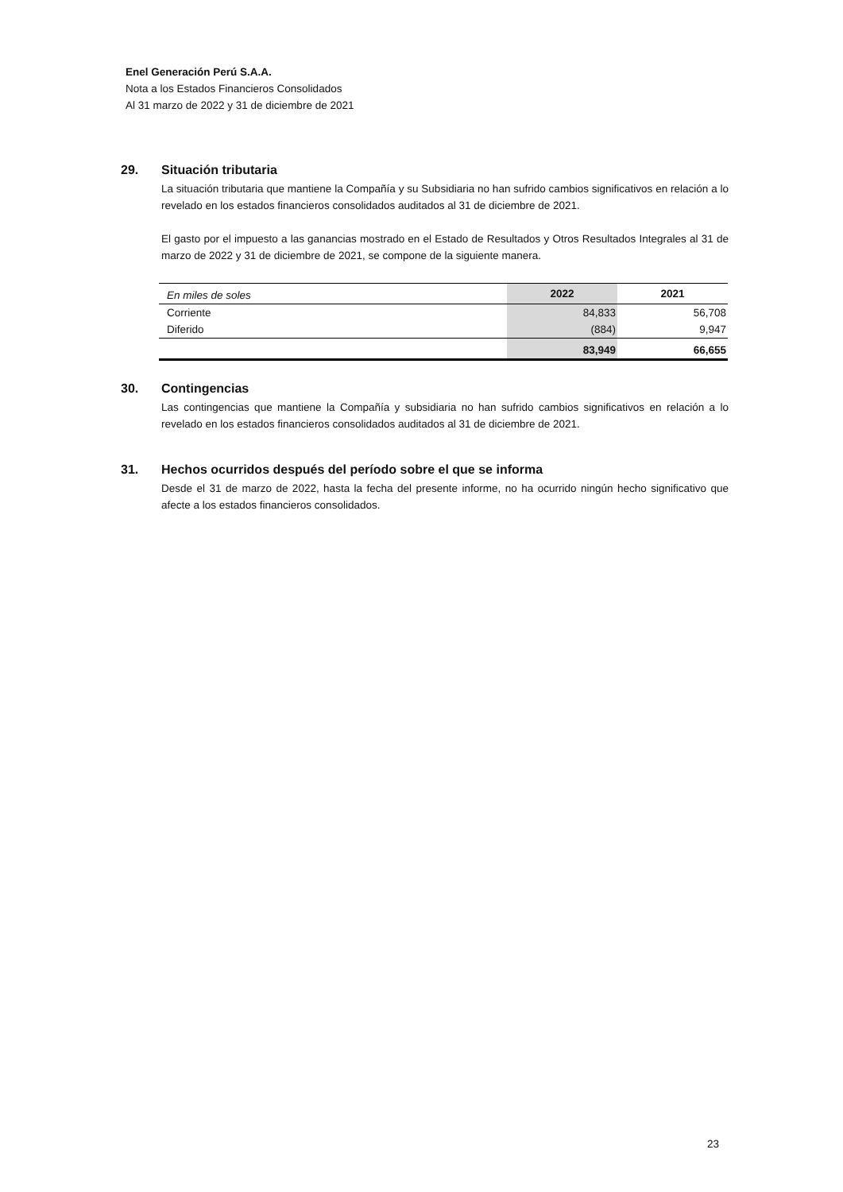Enel Generación Perú S.A.A.
Nota a los Estados Financieros Consolidados
Al 31 marzo de 2022 y 31 de diciembre de 2021
29. Situación tributaria
La situación tributaria que mantiene la Compañía y su Subsidiaria no han sufrido cambios significativos en relación a lo revelado en los estados financieros consolidados auditados al 31 de diciembre de 2021.
El gasto por el impuesto a las ganancias mostrado en el Estado de Resultados y Otros Resultados Integrales al 31 de marzo de 2022 y 31 de diciembre de 2021, se compone de la siguiente manera.
| En miles de soles | 2022 | 2021 |
| --- | --- | --- |
| Corriente | 84,833 | 56,708 |
| Diferido | (884) | 9,947 |
| | 83,949 | 66,655 |
30. Contingencias
Las contingencias que mantiene la Compañía y subsidiaria no han sufrido cambios significativos en relación a lo revelado en los estados financieros consolidados auditados al 31 de diciembre de 2021.
31. Hechos ocurridos después del período sobre el que se informa
Desde el 31 de marzo de 2022, hasta la fecha del presente informe, no ha ocurrido ningún hecho significativo que afecte a los estados financieros consolidados.
23